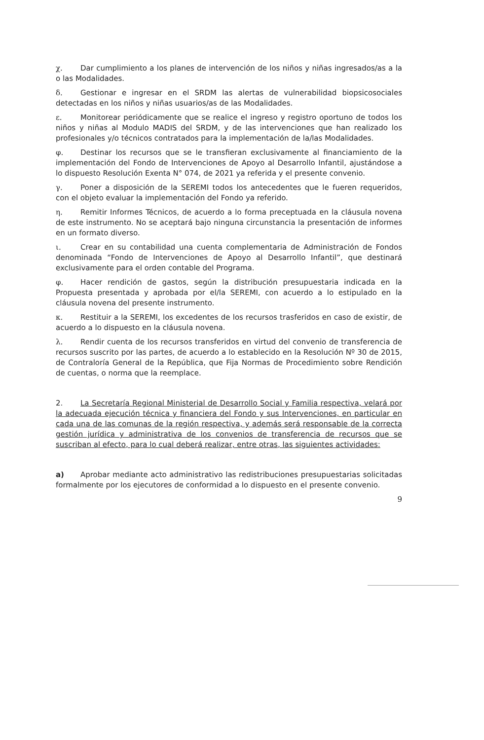χ. Dar cumplimiento a los planes de intervención de los niños y niñas ingresados/as a la o las Modalidades.
δ. Gestionar e ingresar en el SRDM las alertas de vulnerabilidad biopsicosociales detectadas en los niños y niñas usuarios/as de las Modalidades.
ε. Monitorear periódicamente que se realice el ingreso y registro oportuno de todos los niños y niñas al Modulo MADIS del SRDM, y de las intervenciones que han realizado los profesionales y/o técnicos contratados para la implementación de la/las Modalidades.
φ. Destinar los recursos que se le transfieran exclusivamente al financiamiento de la implementación del Fondo de Intervenciones de Apoyo al Desarrollo Infantil, ajustándose a lo dispuesto Resolución Exenta N° 074, de 2021 ya referida y el presente convenio.
γ. Poner a disposición de la SEREMI todos los antecedentes que le fueren requeridos, con el objeto evaluar la implementación del Fondo ya referido.
η. Remitir Informes Técnicos, de acuerdo a lo forma preceptuada en la cláusula novena de este instrumento. No se aceptará bajo ninguna circunstancia la presentación de informes en un formato diverso.
ι. Crear en su contabilidad una cuenta complementaria de Administración de Fondos denominada “Fondo de Intervenciones de Apoyo al Desarrollo Infantil”, que destinará exclusivamente para el orden contable del Programa.
φ. Hacer rendición de gastos, según la distribución presupuestaria indicada en la Propuesta presentada y aprobada por el/la SEREMI, con acuerdo a lo estipulado en la cláusula novena del presente instrumento.
κ. Restituir a la SEREMI, los excedentes de los recursos trasferidos en caso de existir, de acuerdo a lo dispuesto en la cláusula novena.
λ. Rendir cuenta de los recursos transferidos en virtud del convenio de transferencia de recursos suscrito por las partes, de acuerdo a lo establecido en la Resolución Nº 30 de 2015, de Contraloría General de la República, que Fija Normas de Procedimiento sobre Rendición de cuentas, o norma que la reemplace.
2. La Secretaría Regional Ministerial de Desarrollo Social y Familia respectiva, velará por la adecuada ejecución técnica y financiera del Fondo y sus Intervenciones, en particular en cada una de las comunas de la región respectiva, y además será responsable de la correcta gestión jurídica y administrativa de los convenios de transferencia de recursos que se suscriban al efecto, para lo cual deberá realizar, entre otras, las siguientes actividades:
a) Aprobar mediante acto administrativo las redistribuciones presupuestarias solicitadas formalmente por los ejecutores de conformidad a lo dispuesto en el presente convenio.
9